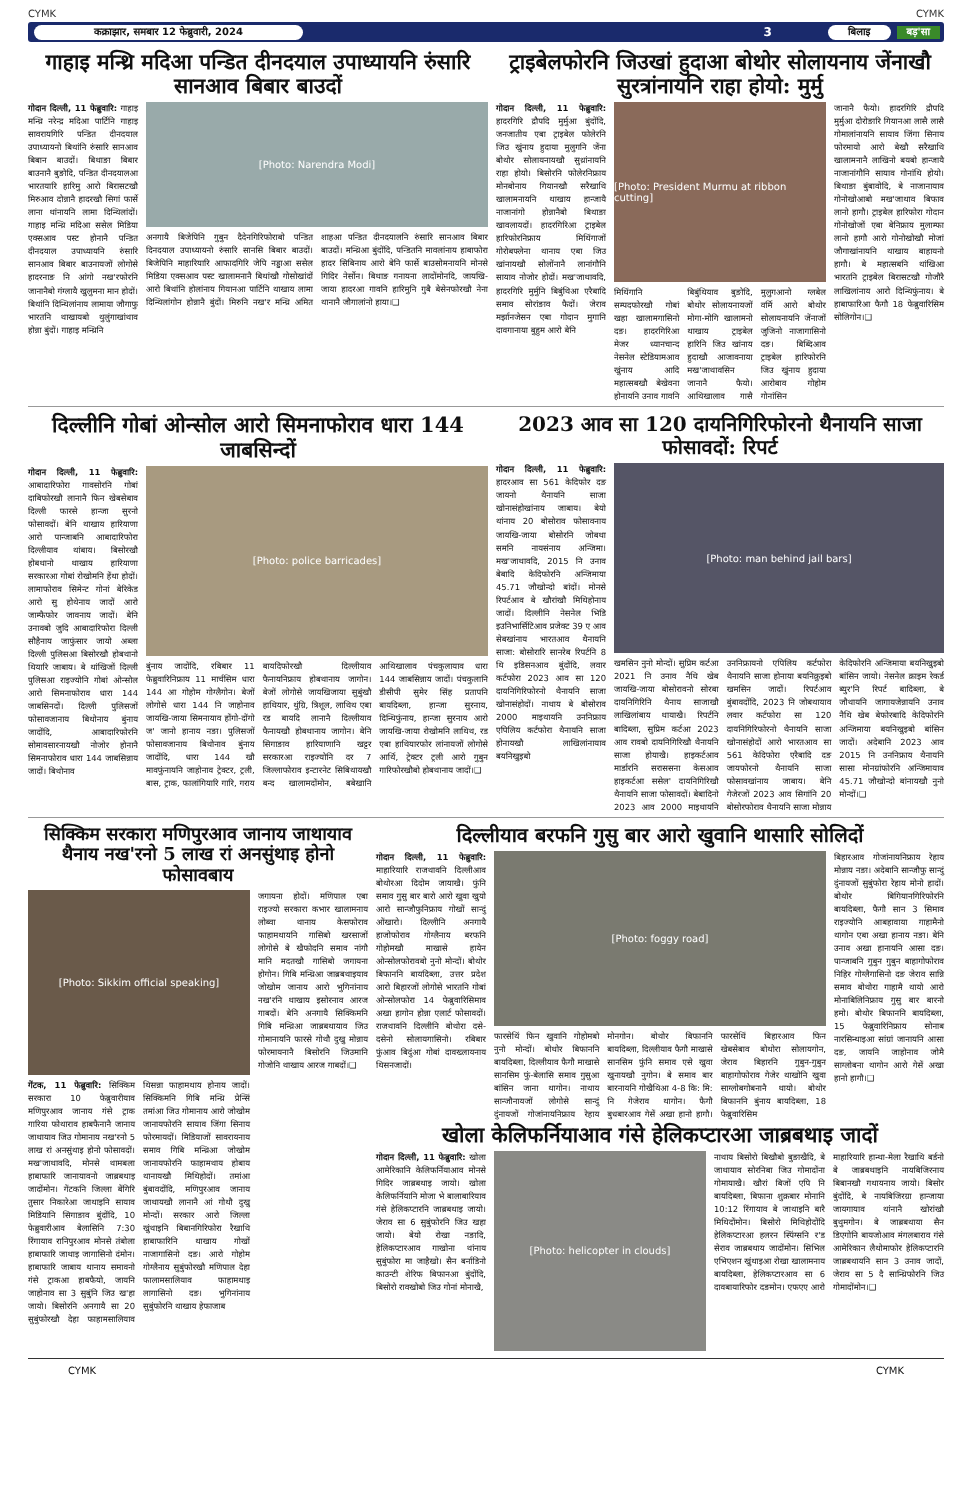CYMK CYMK
कक्राझार, समबार 12 फेब्रुवारी, 2024 3 बिलाइ बड़'सा
गाहाइ मन्थ्रि मदिआ पन्डित दीनदयाल उपाध्यायनि रुंसारि सानआव बिबार बाउदों
गोदान दिल्ली, 11 फेब्रुवारि: गाहाइ मन्थ्रि नरेन्द्र मदिआ पार्टिनि गाहाइ सावरायगिरि पन्डित दीनदयाल उपाध्यायनो बिथांनि रुंसारि सानआव बिबान बाउदों। बिथाङा बिबार बाउनानै बुङोदि, पन्डित दीनदयालआ भारतयारि हारिमु आरो बिरासटखौ मिरुआव दोन्नानै हादरखौ सिगां फार्से लाना थांनायनि लामा दिन्थिलांदों। गाहाइ मन्थ्रि मदिआ ससेल मिडिया एक्सआव पस्ट होनानै पन्डित दीनदयाल उपाध्यायनि रुंसारि सानआव बिबार बाउनायजों लोगोसे हादरनाङ नि आंगो नख'रफोरनि जानानैबो गंग्लायै खुलुमना मान होदों। बिथांनि दिन्थिलांनाय लामाया जौगाफु भारतनि थाखायबो थुलुंगाखांथाव होन्ना बुंदों। गाहाइ मन्थ्रिनि
[Photo: Narendra Modi]
अनगायै बिजेपिनि गुबुन दैदेनगिरिफोराबो पन्डित दिनदयाल उपाध्यायनो रुंसारि सानसि बिबार बाउदों। बिजेपिनि माहारियारि आफादगिरि जेपि नड्डाआ ससेल मिडिया एक्सआव पस्ट खालामनानै बिथांखौ गोसोखांदों आरो बिथांनि होलांनाय गियानआ पार्टिनि थाखाय लामा दिन्थिलांगोन होन्नानै बुंदों। मिरुनि नख'र मन्थ्रि अमित शाहआ पन्डित दीनदयालनि रुंसारि सानआव बिबार बाउदों। मन्थ्रिआ बुंदोंदि, पन्डितनि मावलांनाय हाबाफोरा हादर सिबिनाय आरो बेनि फार्से बाउसोमनायनि मोनसे गिदिर नेर्सोन। बिथाङ गनायना लादोंमोनदि, जायखि-जाया हादरआ गावनि हारिमुनि गुबै बेसेनफोरखौ नेना थानानै जौगालांनो हाया।❑
ट्राइबेलफोरनि जिउखां हुदाआ बोथोर सोलायनाय जेंनाखौ सुरत्रांनायनि राहा होयो: मुर्मु
गोदान दिल्ली, 11 फेब्रुवारि: हादरगिरि द्रौपदि मुर्मुआ बुंदोंदि, जनजातीय एबा ट्राइबेल फोलेरनि जिउ खुंनाय हुदाया मुलुगनि जेंना बोथोर सोलायनायखौ सुथ्रांनायनि राहा होयो। बिसोरनि फोलेरनिफ्राय मोनबोनाय गियानखौ सरैखाथि खालामनायनि थाखाय हान्जायै नाजानांगो होन्नानैबो बिथाङा खावलायदों। हादरगिरिआ ट्राइबेल हारिफोरनिफ्राय मिथिंगाजों गोरोबफ्लेना थानाय एबा जिउ खांनायखौ सोलोंनानै लानांगौनि सायाव नोजोर होदों। मख'जाथावदि, हादरगिरि मुर्मुनि बिबुंथिआ एरैबादि समाव सोरांङाव फैदों। जेराव मर्झानजेसन एबा गोदान मुगानि दावगानाया बुहुम आरो बेनि
[Photo: President Murmu at ribbon cutting]
मिथिंगानि सम्पदफोरखौ गोबां खहा खालामगासिनो दङ। हादरगिरिआ मेजर ध्यानचान्द नेसनेल स्टेडियामआव खुंनाय आदि महात्सबखौ बेखेवना होनायनि उनाव गावनि बिबुंथियाव बुङोदि, बोथोर सोलायनायजों मोगा-मोगि खालामनो थाखाय ट्राइबेल हारिनि जिउ खांनाय हुदाखौ आजावनाया मख'जाथावसिन जानानै फैयो। आथिखालाव गासै मुलुगआनो ग्लबेल वर्मि आरो बोथोर सोलायनायनि जेंनाजों जुजिनो नाजागासिनो दङ। बिब्दिआव ट्राइबेल हारिफोरनि जिउ खुंनाय हुदाया आरोबाव गोहोम गोनांसिन
जानानै फैयो। हादरगिरि द्रौपदि मुर्मुआ दोरोङारि गियानआ लासै लासै गोमालांनायनि सायाव जिंगा सिनाय फोरमायो आरो बेखौ सरैखाथि खालामनानै लाखिनो बयबो हान्जायै नाजानांगौनि सायाव गोनांथि होयो। बिथाङा बुंबावोदि, बे नाजानायाव गोनोखोआबो मख'जाथाव बिफाव लानो हागौ। ट्राइबेल हारिफोरा गोदान गोनोखोजों एबा बेनिफ्राय मुलाम्फा लानो हागौ आरो गोनोखोखौ मोजां जौगाखांनायनि थाखाय बाहायनो हागौ। बे महात्सबनि थांखिआ भारतनि ट्राइबेल बिरासटखौ गोजौरै लाखिलांनाय आरो दिन्थिफुंनाय। बे हाबाफारिआ फैगौ 18 फेब्रुवारिसिम सोलिगोन।❑
दिल्लीनि गोबां ओन्सोल आरो सिमनाफोराव धारा 144 जाबसिन्दों
गोदान दिल्ली, 11 फेब्रुवारि: आबादारिफोरा गावसोरनि गोबां दाबिफोरखौ लानानै फिन खेबसेबाव दिल्ली फारसे हान्जा सुरनो फोसावदों। बेनि थाखाय हारियाणा आरो पान्जाबनि आबादारिफोरा दिल्लीयाव थांबाय। बिसोरखौ होबथानो थाखाय हारियाणा सरकारआ गोबां रोखोमनि हेंथा होदों। लामाफोराव सिमेन्ट गोनां बेरिकेड आरो सु होथेनाय जादों आरो जाम्फैफोर जावनाय जादों। बेनि उनावबो जुदि आबादारिफोरा दिल्ली सौहैनाय जाफुंसार जायो अब्ला दिल्ली पुलिसआ बिसोरखौ होबथानो थियारि जाबाय। बे थांखिजों दिल्ली पुलिसआ राइज्योनि गोबां ओन्सोल आरो सिमनाफोराव धारा 144 जाबसिनदों। दिल्ली पुलिसजों फोसावजानाय बिथोनाय बुंनाय जादोंदि, आबादारिफोरनि सोमावसारनायखौ नोजोर होनानै सिमनाफोराव धारा 144 जाबसिन्नाय जादों। बिथोनाव
[Photo: police barricades]
बुंनाय जादोंदि, रबिबार 11 फेब्रुवारिनिफ्राय 11 मार्चसिम धारा 144 आ गोहोम गोग्लैगोन। बेजों लोगोसे धारा 144 नि जाहोनाव जायखि-जाया सिमनायाव होंगो-दोंगो ज' जानो हानाय नङा। पुलिसजों फोसावजानाय बिथोनाव बुंनाय जादोंदि, धारा 144 खौ मावफुंनायनि जाहोनाव ट्रेक्टर, ट्रली, बास, ट्राक, फालांगियारि गारि, गराय बायदिफोरखौ दिल्लीयाव फैनायनिफ्राय होबथानाय जागोन। बेजों लोगोसे जायखिजाया सुबुंखौ हाथियार, थुंग्रि, त्रिशूल, लाथिथ एबा रड बायदि लानानै दिल्लीयाव फैनायखौ होबथानाय जागोन। बेनि सिगाङाव हारियाणानि खट्टर सरकारआ राइज्योनि दर 7 जिल्लाफोराव इन्टारनेट सिबिथायखौ बन्द खालामदोंमोन, बबेखानि आथिखालाव पंचकुलायाव धारा 144 जाबसिन्नाय जादों। पंचकुलानि डीसीपी सुमेर सिंह प्रतापनि बायदिब्ला, हान्जा सुरनाय, दिन्थिफुंनाय, हान्जा सुरनाय आरो जायखि-जाया रोखोमनि लाथिथ, रड एबा हाथियारफोर लांनायजों लोगोसे आर्थि, ट्रेक्टर ट्रली आरो गुबुन गारिफोरखौबो होबथानाय जादों।❑
2023 आव सा 120 दायनिगिरिफोरनो थैनायनि साजा फोसावदों: रिपर्ट
गोदान दिल्ली, 11 फेब्रुवारि: हादरआव सा 561 केदिफोर दङ जायनो थैनायनि साजा खोनासंहोखांनाय जाबाय। बेयो थांनाय 20 बोसोराव फोसावनाय जायखि-जाया बोसोरनि जोबथा समनि नायसंनाय अन्जिमा। मख'जाथावदि, 2015 नि उनाव बेबादि केदिफोरनि अन्जिमाया 45.71 जौखोन्दो बांदों। मोनसे रिपर्टआव बे खौरांखौ मिथिहोनाय जादों। दिल्लीनि नेसनेल भिडि इउनिभार्सिटिआव प्रजेक्ट 39 ए आव सेबखांनाय भारतआव थैनायनि साजा: बोसोरारि सानरेब रिपर्टनि 8 थि इडिसनआव बुंदोंदि, लवार कर्टफोरा 2023 आव सा 120 दायनिगिरिफोरनो थैनायनि साजा खोनासंहोदों। नाथाय बे बोसोराव 2000 माइथायनि उननिफ्राय एपिलिय कर्टफोरा थैनायनि साजा होनायखौ लाखिलांनायाव बयनिखुइबो
[Photo: man behind jail bars]
खमसिन नुनो मोन्दों। सुप्रिम कर्टआ 2021 नि उनाव नैथि खेब जायखि-जाया बोसोरावनो सोरबा दायनिगिरिनि थैनाय साजाखौ लाखिलांबाय थायाखै। रिपर्टनि बादिब्ला, सुप्रिम कर्टआ 2023 आव रावबो दायनिगिरिखौ थैनायनि साजा होयाखै। हाइकर्टआव मार्डारनि सराससना केसआव हाइकर्टआ ससेल' दायनिगिरिखौ थैनायनि साजा फोसावदों। बेबादिनो 2023 आव 2000 माइथायनि उननिफ्रायनो एपिलिय कर्टफोरा थैनायनि साजा होनाया बयनिक्रुइबो खमसिन जादों। रिपर्टआव बुंबावदोंदि, 2023 नि जोबथायाव लवार कर्टफोरा सा 120 दायनिगिरिफोरनो थैनायनि साजा खोनासंहोदों आरो भारतआव सा 561 केदिफोरा एरैबादि दङ जायफोरनो थैनायनि साजा फोसावखांनाय जाबाय। बेनि गेजेरजों 2023 आव सिगांनि 20 बोसोरफोराव थैनायनि साजा मोन्नाय केदिफोरनि अन्जिमाया बयनिखुइबो बांसिन जायो। नेसनेल क्राइम रेकर्ड ब्युर'नि रिपर्ट बादिब्ला, बे जौथायनि जागायजेन्नायनि उनाव नैथि खेब बेफोरबादि केदिफोरनि अन्जिमाया बयनिखुइबो बांसिन जादों। अदेबानि 2023 आव 2015 नि उननिफ्राय थैनायनि सासा मोनग्रांफोरनि अन्जिमायाव 45.71 जौखोन्दो बांनायखौ नुनो मोन्दों।❑
सिक्किम सरकारा मणिपुरआव जानाय जाथायाव थैनाय नख'रनो 5 लाख रां अनसुंथाइ होनो फोसावबाय
[Photo: Sikkim official speaking]
गेंटक, 11 फेब्रुवारि: सिक्किम सरकारा 10 फेब्रुवारीयाव मणिपुरआव जानाय गंसे ट्राक गारिया फोथाराव हाबफैनानै जानाय जाथायाव जिउ गोमानाय नख'रनो 5 लाख रां अनसुंथाइ होनो फोसावदों। मख'जाथावदि, मोनसे थामबला हाबाफारि जानायावनो जाब्रबथाइ जादोंमोन। गेंटकनि जिल्ला बेंगिरि तुसार निकारेआ जाथाइनि सायाव मिडियानि सिगाङाव बुंदोंदि, 10 फेब्रुवारीआव बेलासिनि 7:30 रिंगायाव रानिपुरआव मोनसे तंबोला हाबाफारि जाथाइ जागासिनो दंमोन। हाबाफारि जाबाय थानाय समावनो गंसे ट्राकआ हाबफैयो, जायनि जाहोनाव सा 3 सुबुंनि जिउ ख'हा जायो। बिसोरनि अनगायै सा 20 सुबुंफोरखौ देहा फाहामसालियाव थिसन्ना फाहामथाय होनाय जादों। सिक्किमनि गिबि मन्थ्रि प्रेन्सिं तमांआ जिउ गोमानाय आरो जोखोम जानायफोरनि सायाव जिंगा सिनाय फोरमायदों। मिडियाजों सावरायनाय समाव गिबि मन्थ्रिआ जोखोम जानायफोरनि फाहामथाय होबाय थानायखौ मिथिहोदों। तमांआ बुंबावदोंदि, मणिपुरआव जानाय जाथायखौ लानानै आं गोथौ दुखु मोन्दों। सरकार आरो जिल्ला खुंथाइनि बिबानगिरिफोरा रैखाथि हाबाफारिनि थाखाय गोखों नाजागासिनो दङ। आरो गोहोम गोग्लैनाय सुबुंफोरखौ मणिपाल देहा फालामसालियाव फाहामथाइ लागासिनो दङ। भुगिनांनाय सुबुंफोरनि थाखाय हेफाजाब
जगायना होदों। मणिपाल एबा राइज्यो सरकारा कभार खालामनाय लोब्वा थानाय केसफोराव फाहामथायनि गासिबो खरसाजों लोगोसे बे खैफोदनि समाव नांगौ मानि मदतखौ गासिबो जगायना होगोन। गिबि मन्थ्रिआ जाब्रबथाइयाव जोखोम जानाय आरो भुगिनांनाय नख'रनि थाखाय इसोरनाव आरज गाबदों। बेनि अनगायै सिक्किमनि गिबि मन्थ्रिआ जाब्रबथायाव जिउ गोमानायनि फारसे गोथौ दुखु मोन्नाय फोरमायनानै बिसोरनि जिउमानि गोजोनि थाखाय आरज गाबदों।❑
दिल्लीयाव बरफनि गुसु बार आरो खुवानि थासारि सोलिदों
गोदान दिल्ली, 11 फेब्रुवारि: माहारियारि राजथावनि दिल्लीआव बोथोरआ दिदोम जायाखै। फुंनि समाव गुसु बार बारो आरो खुवा खुयो आरो सान्जौफुनिफ्राय गोखों सान्दुं ओंखारो। दिल्लीनि अनगायै हाजोफोराव गोग्लैनाय बरफनि गोहोमखौ माखासे हायेन ओन्सोलफोरावबो नुनो मोन्दों। बोथोर बिफाननि बायदिब्ला, उत्तर प्रदेश आरो बिहारजों लोगोसे भारतनि गोबां ओन्सोलफोरा 14 फेब्रुवारिसिमाव अखा हागोन होन्ना एलार्ट फोसावदों। राजथावनि दिल्लीनि बोथोरा दसे-दसेनो सोलायगासिनो। रबिबार फुंआव बिदुंआ गोबां दावख्लायनाय थिसनजादों।
[Photo: foggy road]
फारसेथिं फिन खुवानि गोहोमबो नुनो मोन्दों। बोथोर बिफाननि बायदिब्ला, दिल्लीयाव फैगौ माखासे सानसिम फुं-बेलासि समाव गुसुआ बांसिन जाना थागोन। नाथाय सान्जौनायजों लोगोसे सान्दुं दुंनायजों गोजांनायनिफ्राय रेहाय मोनगोन। बोथोर बिफाननि बायदिब्ला, दिल्लीयाव फैगौ माखासे सानसिम फुंनि समाव एसे खुवा खुनायखौ नुगोन। बे समाव बार बारनायनि गोखैथिआ 4-8 कि: मि: नि गेजेराव थागोन। फैगौ बुधबारआव गेसें अखा हानो हागौ। फारसेथिं बिहारआव फिन खेबसेबाव बोथोरा सोलायगोन, जेराव बिहारनि गुबुन-गुबुन बाहागोफोराव गेजेर थाखोनि खुवा साग्लोबगोबनानै थायो। बोथोर बिफाननि बुंनाय बायदिब्ला, 18 फेब्रुवारिसिम
बिहारआव गोजांनायनिफ्राय रेहाय मोन्नाय नङा। अदेबानि सान्जौफु सान्दुं दुंनायजों सुबुंफोरा रेहाय मोनो हादों। बोथोर बिगियानगिरिफोरनि बायदिब्ला, फैगौ सान 3 सिमाव राइज्योनि आबहावाया गाहामैनो थागोन एबा अखा हानाय नङा। बेनि उनाव अखा हानायनि आसा दङ। पान्जाबनि गुबुन गुबुन बाहागोफोराव निहिर गोग्लैगासिनो दङ जेराव सान्नि समाव बोथोरा गाहामै थायो आरो मोनाबिलिनिफ्राय गुसु बार बारनो हमो। बोथोर बिफाननि बायदिब्ला, 15 फेब्रुवारिनिफ्राय सोनाब नारसिन्थाइआ सांग्रां जानायनि आसा दङ, जायनि जाहोनाव जोमै साग्लोबना थागोन आरो गेसें अखा हानो हागौ।❑
खोला केलिफर्नियाआव गंसे हेलिकप्टारआ जाब्रबथाइ जादों
गोदान दिल्ली, 11 फेब्रुवारि: खोला आमेरिकानि केलिफर्नियाआव मोनसे गिदिर जाब्रबथाइ जायो। खोला केलिफर्नियानि मोजा भे बालाबारियाव गंसे हेलिकप्टारनि जाब्रबथाइ जायो। जेराव सा 6 सुबुंफोरनि जिउ खहा जायो। बेयो रोखा नङादि, हेलिकप्टारआव गाखोना थांनाय सुबुंफोरा मा जाहैखो। सैन बर्नाडिनो काउन्टी शेरिफ बिफानआ बुंदोंदि, बिसोरो रावखोबो जिउ गोनां मोनाखै,
[Photo: helicopter in clouds]
नाथाय बिसोरो बिखौबो बुङाखैदि, बे जाथायाव सोरनिबा जिउ गोमादोंना गोमायाखै। खौरां बिजों एपि नि बायदिब्ला, बिफाना शुक्रबार मोनानि 10:12 रिंगायाव बे जाथाइनि बारै मिथिदोंमोन। बिसोरो मिथिहोदोंदि हेलिकप्टारआ हलरन स्पिंग्सनि र'ड सेराव जाब्रबथाय जादोंमोन। सिभिल एभिएशन खुंथाइआ रोखा खालामनाय बायदिब्ला, हेलिकप्टारआव सा 6 दावबायारिफोर दङमोन। एफएए आरो माहारियारि हान्था-मेला रैखाथि बर्डनो बे जाब्रबथाइनि नायबिजिरनाय बिबानखौ गथायनाय जायो। बिसोर बुंदोंदि, बे नायबिजिरग्रा हान्जाया जायगायाव थांनानै खोरांखौ बुथुमगोन। बे जाब्रबथाया सैन डिएगोनि बायजोआव मंगलबाराव गंसे आमेरिकान लैथोमाफोर हेलिकप्टारनि जाब्रबथायनि सान 3 उनाव जादों, जेराव सा 5 दै सान्थ्रिफोरनि जिउ गोमादोंमोन।❑
CYMK CYMK